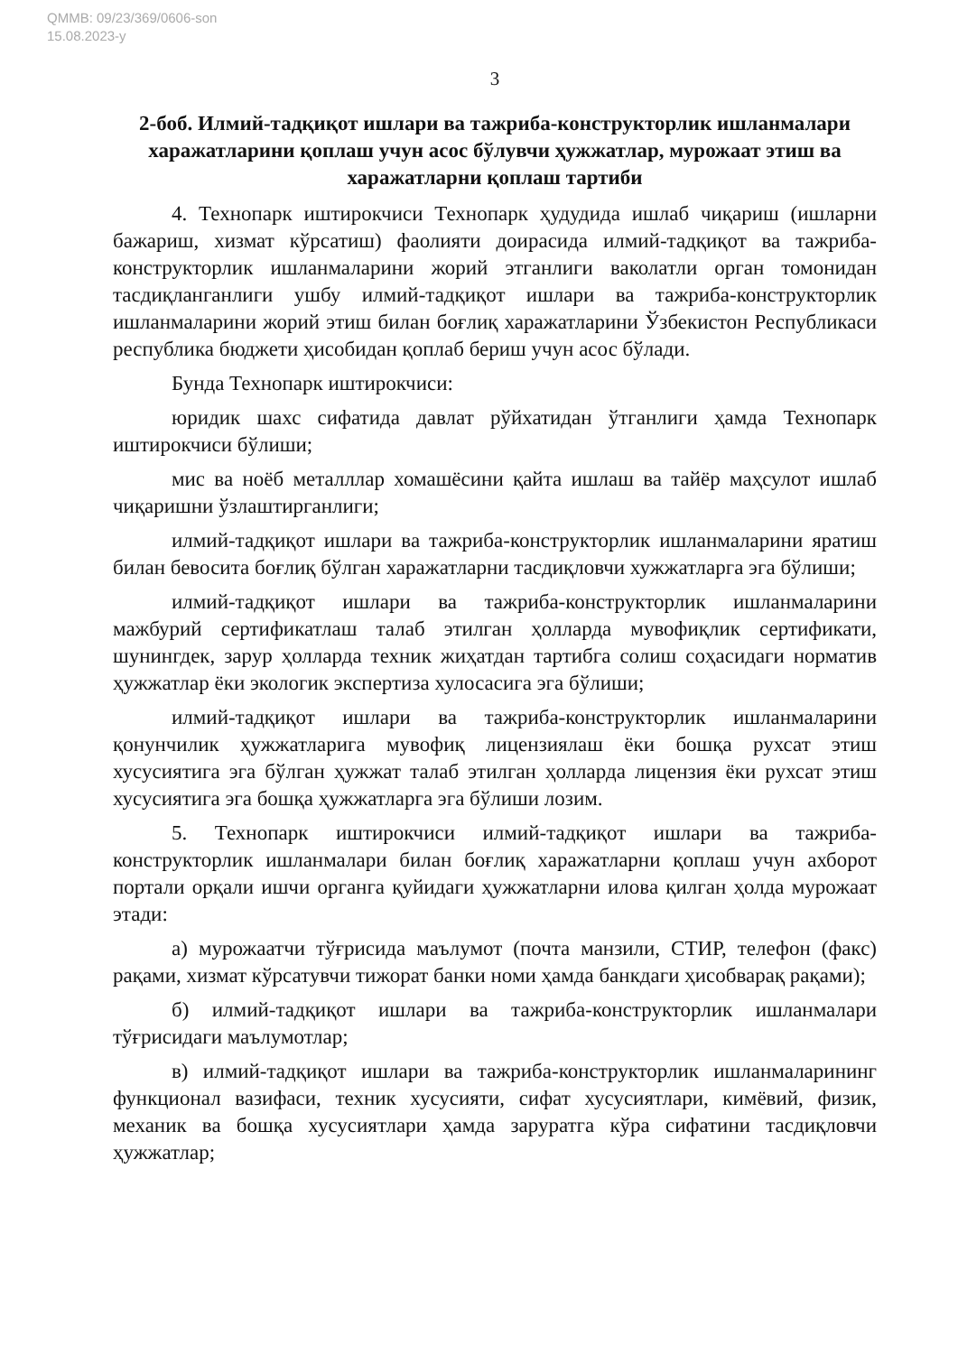QMMB: 09/23/369/0606-son
15.08.2023-y
3
2-боб. Илмий-тадқиқот ишлари ва тажриба-конструкторлик ишланмалари харажатларини қоплаш учун асос бўлувчи ҳужжатлар, мурожаат этиш ва харажатларни қоплаш тартиби
4. Технопарк иштирокчиси Технопарк ҳудудида ишлаб чиқариш (ишларни бажариш, хизмат кўрсатиш) фаолияти доирасида илмий-тадқиқот ва тажриба-конструкторлик ишланмаларини жорий этганлиги ваколатли орган томонидан тасдиқланганлиги ушбу илмий-тадқиқот ишлари ва тажриба-конструкторлик ишланмаларини жорий этиш билан боғлиқ харажатларини Ўзбекистон Республикаси республика бюджети ҳисобидан қоплаб бериш учун асос бўлади.
Бунда Технопарк иштирокчиси:
юридик шахс сифатида давлат рўйхатидан ўтганлиги ҳамда Технопарк иштирокчиси бўлиши;
мис ва ноёб металллар хомашёсини қайта ишлаш ва тайёр маҳсулот ишлаб чиқаришни ўзлаштирганлиги;
илмий-тадқиқот ишлари ва тажриба-конструкторлик ишланмаларини яратиш билан бевосита боғлиқ бўлган харажатларни тасдиқловчи хужжатларга эга бўлиши;
илмий-тадқиқот ишлари ва тажриба-конструкторлик ишланмаларини мажбурий сертификатлаш талаб этилган ҳолларда мувофиқлик сертификати, шунингдек, зарур ҳолларда техник жиҳатдан тартибга солиш соҳасидаги норматив ҳужжатлар ёки экологик экспертиза хулосасига эга бўлиши;
илмий-тадқиқот ишлари ва тажриба-конструкторлик ишланмаларини қонунчилик ҳужжатларига мувофиқ лицензиялаш ёки бошқа рухсат этиш хусусиятига эга бўлган ҳужжат талаб этилган ҳолларда лицензия ёки рухсат этиш хусусиятига эга бошқа ҳужжатларга эга бўлиши лозим.
5. Технопарк иштирокчиси илмий-тадқиқот ишлари ва тажриба-конструкторлик ишланмалари билан боғлиқ харажатларни қоплаш учун ахборот портали орқали ишчи органга қуйидаги ҳужжатларни илова қилган ҳолда мурожаат этади:
а) мурожаатчи тўғрисида маълумот (почта манзили, СТИР, телефон (факс) рақами, хизмат кўрсатувчи тижорат банки номи ҳамда банкдаги ҳисобварақ рақами);
б) илмий-тадқиқот ишлари ва тажриба-конструкторлик ишланмалари тўғрисидаги маълумотлар;
в) илмий-тадқиқот ишлари ва тажриба-конструкторлик ишланмаларининг функционал вазифаси, техник хусусияти, сифат хусусиятлари, кимёвий, физик, механик ва бошқа хусусиятлари ҳамда заруратга кўра сифатини тасдиқловчи ҳужжатлар;